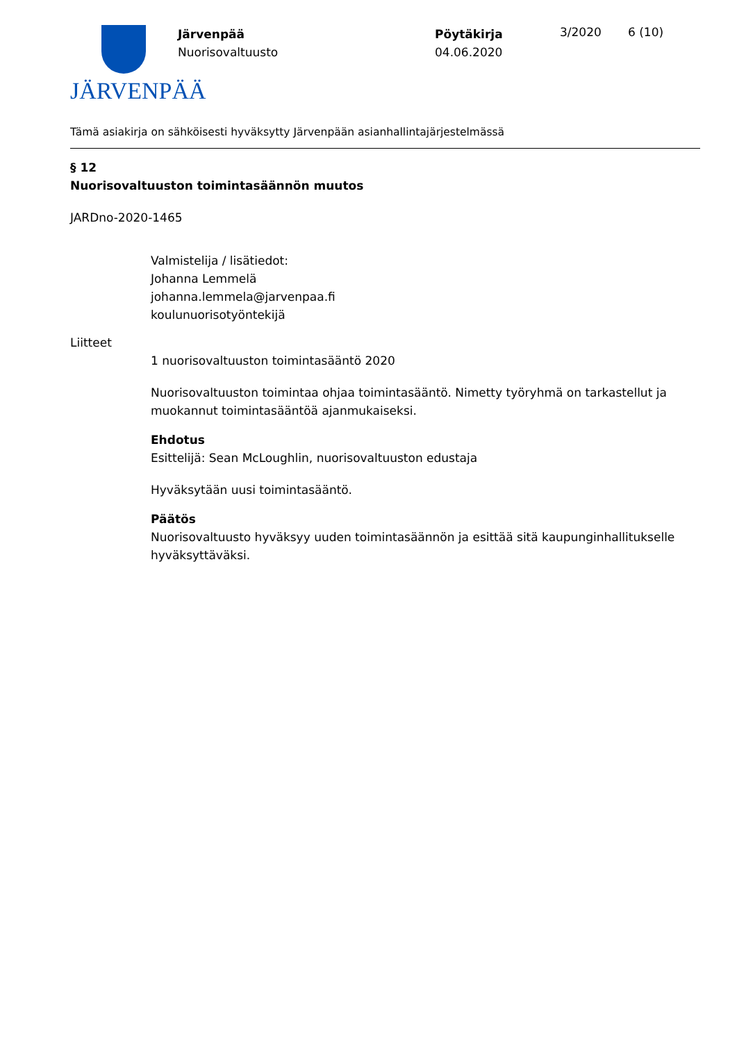JÄRVENPÄÄ
Järvenpää
Nuorisovaltuusto
Pöytäkirja
04.06.2020
3/2020 6 (10)
Tämä asiakirja on sähköisesti hyväksytty Järvenpään asianhallintajärjestelmässä
§ 12
Nuorisovaltuuston toimintasäännön muutos
JARDno-2020-1465
Valmistelija / lisätiedot:
Johanna Lemmelä
johanna.lemmela@jarvenpaa.fi
koulunuorisotyöntekijä
Liitteet
1 nuorisovaltuuston toimintasääntö 2020
Nuorisovaltuuston toimintaa ohjaa toimintasääntö. Nimetty työryhmä on tarkastellut ja muokannut toimintasääntöä ajanmukaiseksi.
Ehdotus
Esittelijä: Sean McLoughlin, nuorisovaltuuston edustaja
Hyväksytään uusi toimintasääntö.
Päätös
Nuorisovaltuusto hyväksyy uuden toimintasäännön ja esittää sitä kaupunginhallitukselle hyväksyttäväksi.